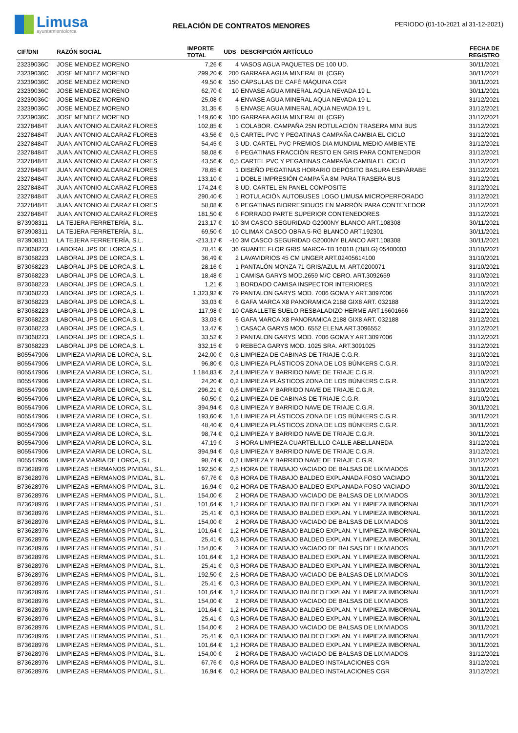Limusa
ayuntamientolorca
RELACIÓN DE CONTRATOS MENORES
PERIODO (01-10-2021 al 31-12-2021)
| CIF/DNI | RAZÓN SOCIAL | IMPORTE TOTAL | UDS | DESCRIPCIÓN ARTÍCULO | FECHA DE REGISTRO |
| --- | --- | --- | --- | --- | --- |
| 23239036C | JOSE MENDEZ MORENO | 7,26 € | 4 | VASOS AGUA PAQUETES DE 100 UD. | 30/11/2021 |
| 23239036C | JOSE MENDEZ MORENO | 299,20 € | 200 | GARRAFA AGUA MINERAL 8L (CGR) | 30/11/2021 |
| 23239036C | JOSE MENDEZ MORENO | 49,50 € | 150 | CÁPSULAS DE CAFÉ MÁQUINA CGR | 30/11/2021 |
| 23239036C | JOSE MENDEZ MORENO | 62,70 € | 10 | ENVASE AGUA MINERAL AQUA NEVADA 19 L. | 30/11/2021 |
| 23239036C | JOSE MENDEZ MORENO | 25,08 € | 4 | ENVASE AGUA MINERAL AQUA NEVADA 19 L. | 31/12/2021 |
| 23239036C | JOSE MENDEZ MORENO | 31,35 € | 5 | ENVASE AGUA MINERAL AQUA NEVADA 19 L. | 31/12/2021 |
| 23239036C | JOSE MENDEZ MORENO | 149,60 € | 100 | GARRAFA AGUA MINERAL 8L (CGR) | 31/12/2021 |
| 23278484T | JUAN ANTONIO ALCARAZ FLORES | 102,85 € | 1 | COLABOR. CAMPAÑA 25N ROTULACIÓN TRASERA MINI BUS | 31/12/2021 |
| 23278484T | JUAN ANTONIO ALCARAZ FLORES | 43,56 € | 0,5 | CARTEL PVC Y PEGATINAS CAMPAÑA CAMBIA EL CICLO | 31/12/2021 |
| 23278484T | JUAN ANTONIO ALCARAZ FLORES | 54,45 € | 3 | UD. CARTEL PVC PREMIOS DIA MUNDIAL MEDIO AMBIENTE | 31/12/2021 |
| 23278484T | JUAN ANTONIO ALCARAZ FLORES | 58,08 € | 6 | PEGATINAS FRACCIÓN RESTO EN GRIS PARA CONTENEDOR | 31/12/2021 |
| 23278484T | JUAN ANTONIO ALCARAZ FLORES | 43,56 € | 0,5 | CARTEL PVC Y PEGATINAS CAMPAÑA CAMBIA EL CICLO | 31/12/2021 |
| 23278484T | JUAN ANTONIO ALCARAZ FLORES | 78,65 € | 1 | DISEÑO PEGATINAS HORARIO DEPÓSITO BASURA ESP/ÁRABE | 31/12/2021 |
| 23278484T | JUAN ANTONIO ALCARAZ FLORES | 133,10 € | 1 | DOBLE IMPRESIÓN CAMPAÑA 8M PARA TRASERA BUS | 31/12/2021 |
| 23278484T | JUAN ANTONIO ALCARAZ FLORES | 174,24 € | 8 | UD. CARTEL EN PANEL COMPOSITE | 31/12/2021 |
| 23278484T | JUAN ANTONIO ALCARAZ FLORES | 290,40 € | 1 | ROTULACIÓN AUTOBUSES LOGO LIMUSA MICROPERFORADO | 31/12/2021 |
| 23278484T | JUAN ANTONIO ALCARAZ FLORES | 58,08 € | 6 | PEGATINAS BIORRESIDUOS EN MARRÓN PARA CONTENEDOR | 31/12/2021 |
| 23278484T | JUAN ANTONIO ALCARAZ FLORES | 181,50 € | 6 | FORRADO PARTE SUPERIOR CONTENEDORES | 31/12/2021 |
| B73908311 | LA TEJERA FERRETERÍA, S.L. | 213,17 € | 10 | 3M CASCO SEGURIDAD G2000NY BLANCO ART.108308 | 30/11/2021 |
| B73908311 | LA TEJERA FERRETERÍA, S.L. | 69,50 € | 10 | CLIMAX CASCO OBRA 5-RG BLANCO ART.192301 | 30/11/2021 |
| B73908311 | LA TEJERA FERRETERÍA, S.L. | -213,17 € | -10 | 3M CASCO SEGURIDAD G2000NY BLANCO ART.108308 | 30/11/2021 |
| B73068223 | LABORAL JPS DE LORCA,S. L. | 78,41 € | 36 | GUANTE FLOR GRIS MARCA-TB 1601B (788LG) 05400003 | 31/10/2021 |
| B73068223 | LABORAL JPS DE LORCA,S. L. | 36,49 € | 2 | LAVAVIDRIOS 45 CM UNGER ART.02405614100 | 31/10/2021 |
| B73068223 | LABORAL JPS DE LORCA,S. L. | 28,16 € | 1 | PANTALÓN MONZA 71 GRIS/AZUL M. ART.0200071 | 31/10/2021 |
| B73068223 | LABORAL JPS DE LORCA,S. L. | 18,48 € | 1 | CAMISA GARYS MOD.2659 M/C CBRO. ART.3092659 | 31/10/2021 |
| B73068223 | LABORAL JPS DE LORCA,S. L. | 1,21 € | 1 | BORDADO CAMISA INSPECTOR INTERIORES | 31/10/2021 |
| B73068223 | LABORAL JPS DE LORCA,S. L. | 1.323,92 € | 79 | PANTALON GARYS MOD. 7006 GOMA Y ART.3097006 | 31/10/2021 |
| B73068223 | LABORAL JPS DE LORCA,S. L. | 33,03 € | 6 | GAFA MARCA X8 PANORAMICA 2188 GIX8 ART. 032188 | 31/12/2021 |
| B73068223 | LABORAL JPS DE LORCA,S. L. | 117,98 € | 10 | CABALLETE SUELO RESBALADIZO HERME ART.16601666 | 31/12/2021 |
| B73068223 | LABORAL JPS DE LORCA,S. L. | 33,03 € | 6 | GAFA MARCA X8 PANORAMICA 2188 GIX8 ART. 032188 | 31/12/2021 |
| B73068223 | LABORAL JPS DE LORCA,S. L. | 13,47 € | 1 | CASACA GARYS MOD. 6552 ELENA ART.3096552 | 31/12/2021 |
| B73068223 | LABORAL JPS DE LORCA,S. L. | 33,52 € | 2 | PANTALON GARYS MOD. 7006 GOMA Y ART.3097006 | 31/12/2021 |
| B73068223 | LABORAL JPS DE LORCA,S. L. | 332,15 € | 9 | REBECA GARYS MOD. 1025 SRA. ART.3091025 | 31/12/2021 |
| B05547906 | LIMPIEZA VIARIA DE LORCA, S.L. | 242,00 € | 0,8 | LIMPIEZA DE CABINAS DE TRIAJE C.G.R. | 31/10/2021 |
| B05547906 | LIMPIEZA VIARIA DE LORCA, S.L. | 96,80 € | 0,8 | LIMPIEZA PLÁSTICOS ZONA DE LOS BÚNKERS C.G.R. | 31/10/2021 |
| B05547906 | LIMPIEZA VIARIA DE LORCA, S.L. | 1.184,83 € | 2,4 | LIMPIEZA Y BARRIDO NAVE DE TRIAJE C.G.R. | 31/10/2021 |
| B05547906 | LIMPIEZA VIARIA DE LORCA, S.L. | 24,20 € | 0,2 | LIMPIEZA PLÁSTICOS ZONA DE LOS BÚNKERS C.G.R. | 31/10/2021 |
| B05547906 | LIMPIEZA VIARIA DE LORCA, S.L. | 296,21 € | 0,6 | LIMPIEZA Y BARRIDO NAVE DE TRIAJE C.G.R. | 31/10/2021 |
| B05547906 | LIMPIEZA VIARIA DE LORCA, S.L. | 60,50 € | 0,2 | LIMPIEZA DE CABINAS DE TRIAJE C.G.R. | 31/10/2021 |
| B05547906 | LIMPIEZA VIARIA DE LORCA, S.L. | 394,94 € | 0,8 | LIMPIEZA Y BARRIDO NAVE DE TRIAJE C.G.R. | 30/11/2021 |
| B05547906 | LIMPIEZA VIARIA DE LORCA, S.L. | 193,60 € | 1,6 | LIMPIEZA PLÁSTICOS ZONA DE LOS BÚNKERS C.G.R. | 30/11/2021 |
| B05547906 | LIMPIEZA VIARIA DE LORCA, S.L. | 48,40 € | 0,4 | LIMPIEZA PLÁSTICOS ZONA DE LOS BÚNKERS C.G.R. | 30/11/2021 |
| B05547906 | LIMPIEZA VIARIA DE LORCA, S.L. | 98,74 € | 0,2 | LIMPIEZA Y BARRIDO NAVE DE TRIAJE C.G.R. | 30/11/2021 |
| B05547906 | LIMPIEZA VIARIA DE LORCA, S.L. | 47,19 € | 3 | HORA LIMPIEZA CUARTELILLO CALLE ABELLANEDA | 31/12/2021 |
| B05547906 | LIMPIEZA VIARIA DE LORCA, S.L. | 394,94 € | 0,8 | LIMPIEZA Y BARRIDO NAVE DE TRIAJE C.G.R. | 31/12/2021 |
| B05547906 | LIMPIEZA VIARIA DE LORCA, S.L. | 98,74 € | 0,2 | LIMPIEZA Y BARRIDO NAVE DE TRIAJE C.G.R. | 31/12/2021 |
| B73628976 | LIMPIEZAS HERMANOS PIVIDAL, S.L. | 192,50 € | 2,5 | HORA DE TRABAJO VACIADO DE BALSAS DE LIXIVIADOS | 30/11/2021 |
| B73628976 | LIMPIEZAS HERMANOS PIVIDAL, S.L. | 67,76 € | 0,8 | HORA DE TRABAJO BALDEO EXPLANADA FOSO VACIADO | 30/11/2021 |
| B73628976 | LIMPIEZAS HERMANOS PIVIDAL, S.L. | 16,94 € | 0,2 | HORA DE TRABAJO BALDEO EXPLANADA FOSO VACIADO | 30/11/2021 |
| B73628976 | LIMPIEZAS HERMANOS PIVIDAL, S.L. | 154,00 € | 2 | HORA DE TRABAJO VACIADO DE BALSAS DE LIXIVIADOS | 30/11/2021 |
| B73628976 | LIMPIEZAS HERMANOS PIVIDAL, S.L. | 101,64 € | 1,2 | HORA DE TRABAJO BALDEO EXPLAN. Y LIMPIEZA IMBORNAL | 30/11/2021 |
| B73628976 | LIMPIEZAS HERMANOS PIVIDAL, S.L. | 25,41 € | 0,3 | HORA DE TRABAJO BALDEO EXPLAN. Y LIMPIEZA IMBORNAL | 30/11/2021 |
| B73628976 | LIMPIEZAS HERMANOS PIVIDAL, S.L. | 154,00 € | 2 | HORA DE TRABAJO VACIADO DE BALSAS DE LIXIVIADOS | 30/11/2021 |
| B73628976 | LIMPIEZAS HERMANOS PIVIDAL, S.L. | 101,64 € | 1,2 | HORA DE TRABAJO BALDEO EXPLAN. Y LIMPIEZA IMBORNAL | 30/11/2021 |
| B73628976 | LIMPIEZAS HERMANOS PIVIDAL, S.L. | 25,41 € | 0,3 | HORA DE TRABAJO BALDEO EXPLAN. Y LIMPIEZA IMBORNAL | 30/11/2021 |
| B73628976 | LIMPIEZAS HERMANOS PIVIDAL, S.L. | 154,00 € | 2 | HORA DE TRABAJO VACIADO DE BALSAS DE LIXIVIADOS | 30/11/2021 |
| B73628976 | LIMPIEZAS HERMANOS PIVIDAL, S.L. | 101,64 € | 1,2 | HORA DE TRABAJO BALDEO EXPLAN. Y LIMPIEZA IMBORNAL | 30/11/2021 |
| B73628976 | LIMPIEZAS HERMANOS PIVIDAL, S.L. | 25,41 € | 0,3 | HORA DE TRABAJO BALDEO EXPLAN. Y LIMPIEZA IMBORNAL | 30/11/2021 |
| B73628976 | LIMPIEZAS HERMANOS PIVIDAL, S.L. | 192,50 € | 2,5 | HORA DE TRABAJO VACIADO DE BALSAS DE LIXIVIADOS | 30/11/2021 |
| B73628976 | LIMPIEZAS HERMANOS PIVIDAL, S.L. | 25,41 € | 0,3 | HORA DE TRABAJO BALDEO EXPLAN. Y LIMPIEZA IMBORNAL | 30/11/2021 |
| B73628976 | LIMPIEZAS HERMANOS PIVIDAL, S.L. | 101,64 € | 1,2 | HORA DE TRABAJO BALDEO EXPLAN. Y LIMPIEZA IMBORNAL | 30/11/2021 |
| B73628976 | LIMPIEZAS HERMANOS PIVIDAL, S.L. | 154,00 € | 2 | HORA DE TRABAJO VACIADO DE BALSAS DE LIXIVIADOS | 30/11/2021 |
| B73628976 | LIMPIEZAS HERMANOS PIVIDAL, S.L. | 101,64 € | 1,2 | HORA DE TRABAJO BALDEO EXPLAN. Y LIMPIEZA IMBORNAL | 30/11/2021 |
| B73628976 | LIMPIEZAS HERMANOS PIVIDAL, S.L. | 25,41 € | 0,3 | HORA DE TRABAJO BALDEO EXPLAN. Y LIMPIEZA IMBORNAL | 30/11/2021 |
| B73628976 | LIMPIEZAS HERMANOS PIVIDAL, S.L. | 154,00 € | 2 | HORA DE TRABAJO VACIADO DE BALSAS DE LIXIVIADOS | 30/11/2021 |
| B73628976 | LIMPIEZAS HERMANOS PIVIDAL, S.L. | 25,41 € | 0,3 | HORA DE TRABAJO BALDEO EXPLAN. Y LIMPIEZA IMBORNAL | 30/11/2021 |
| B73628976 | LIMPIEZAS HERMANOS PIVIDAL, S.L. | 101,64 € | 1,2 | HORA DE TRABAJO BALDEO EXPLAN. Y LIMPIEZA IMBORNAL | 30/11/2021 |
| B73628976 | LIMPIEZAS HERMANOS PIVIDAL, S.L. | 154,00 € | 2 | HORA DE TRABAJO VACIADO DE BALSAS DE LIXIVIADOS | 31/12/2021 |
| B73628976 | LIMPIEZAS HERMANOS PIVIDAL, S.L. | 67,76 € | 0,8 | HORA DE TRABAJO BALDEO INSTALACIONES CGR | 31/12/2021 |
| B73628976 | LIMPIEZAS HERMANOS PIVIDAL, S.L. | 16,94 € | 0,2 | HORA DE TRABAJO BALDEO INSTALACIONES CGR | 31/12/2021 |